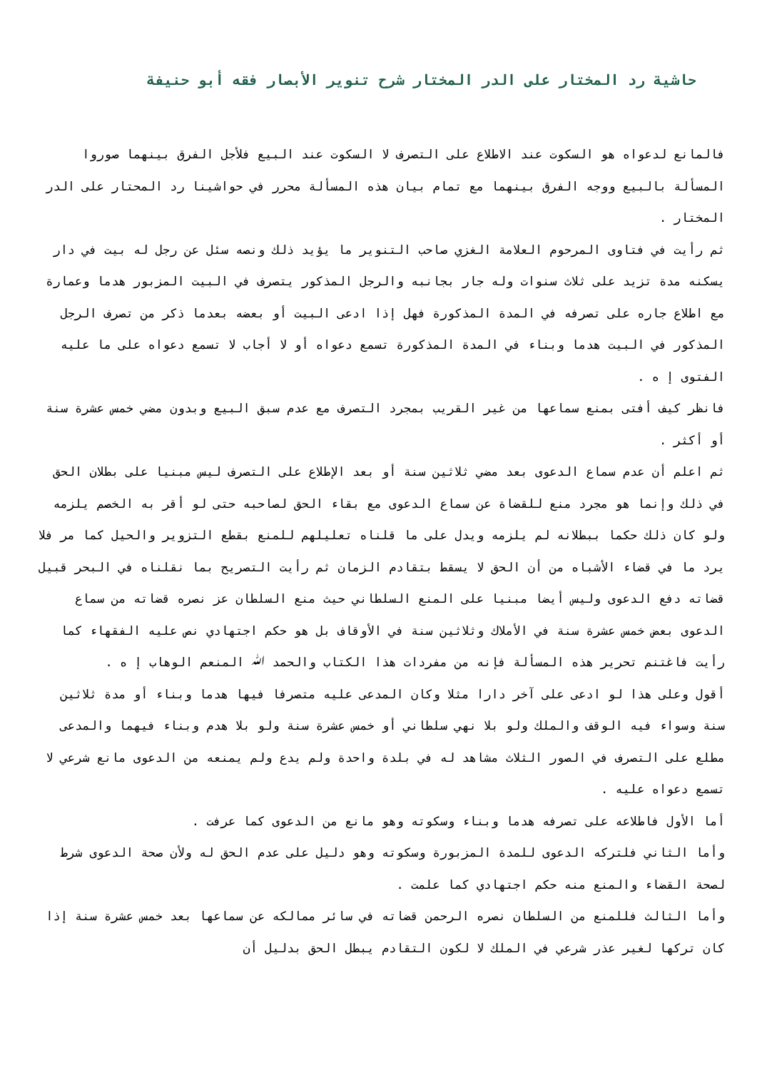حاشية رد المختار على الدر المختار شرح تنوير الأبصار فقه أبو حنيفة
فالمانع لدعواه هو السكوت عند الاطلاع على التصرف لا السكوت عند البيع فلأجل الفرق بينهما صوروا المسألة بالبيع ووجه الفرق بينهما مع تمام بيان هذه المسألة محرر في حواشينا رد المحتار على الدر المختار .
ثم رأيت في فتاوى المرحوم العلامة الغزي صاحب التنوير ما يؤيد ذلك ونصه سئل عن رجل له بيت في دار يسكنه مدة تزيد على ثلاث سنوات وله جار بجانبه والرجل المذكور يتصرف في البيت المزبور هدما وعمارة مع اطلاع جاره على تصرفه في المدة المذكورة فهل إذا ادعى البيت أو بعضه بعدما ذكر من تصرف الرجل المذكور في البيت هدما وبناء في المدة المذكورة تسمع دعواه أو لا أجاب لا تسمع دعواه على ما عليه الفتوى إ ه .
فانظر كيف أفتى بمنع سماعها من غير القريب بمجرد التصرف مع عدم سبق البيع وبدون مضي خمس عشرة سنة أو أكثر .
ثم اعلم أن عدم سماع الدعوى بعد مضي ثلاثين سنة أو بعد الإطلاع على التصرف ليس مبنيا على بطلان الحق في ذلك وإنما هو مجرد منع للقضاة عن سماع الدعوى مع بقاء الحق لصاحبه حتى لو أقر به الخصم يلزمه ولو كان ذلك حكما ببطلانه لم يلزمه ويدل على ما قلناه تعليلهم للمنع بقطع التزوير والحيل كما مر فلا يرد ما في قضاء الأشباه من أن الحق لا يسقط بتقادم الزمان ثم رأيت التصريح بما نقلناه في البحر قبيل قضاته دفع الدعوى وليس أيضا مبنيا على المنع السلطاني حيث منع السلطان عز نصره قضاته من سماع الدعوى بعض خمس عشرة سنة في الأملاك وثلاثين سنة في الأوقاف بل هو حكم اجتهادي نص عليه الفقهاء كما رأيت فاغتنم تحرير هذه المسألة فإنه من مفردات هذا الكتاب والحمد ﷲ المنعم الوهاب إ ه .
أقول وعلى هذا لو ادعى على آخر دارا مثلا وكان المدعى عليه متصرفا فيها هدما وبناء أو مدة ثلاثين سنة وسواء فيه الوقف والملك ولو بلا نهي سلطاني أو خمس عشرة سنة ولو بلا هدم وبناء فيهما والمدعى مطلع على التصرف في الصور الثلاث مشاهد له في بلدة واحدة ولم يدع ولم يمنعه من الدعوى مانع شرعي لا تسمع دعواه عليه .
أما الأول فاطلاعه على تصرفه هدما وبناء وسكوته وهو مانع من الدعوى كما عرفت .
وأما الثاني فلتركه الدعوى للمدة المزبورة وسكوته وهو دليل على عدم الحق له ولأن صحة الدعوى شرط لصحة القضاء والمنع منه حكم اجتهادي كما علمت .
وأما الثالث فللمنع من السلطان نصره الرحمن قضاته في سائر ممالكه عن سماعها بعد خمس عشرة سنة إذا كان تركها لغير عذر شرعي في الملك لا لكون التقادم يبطل الحق بدليل أن